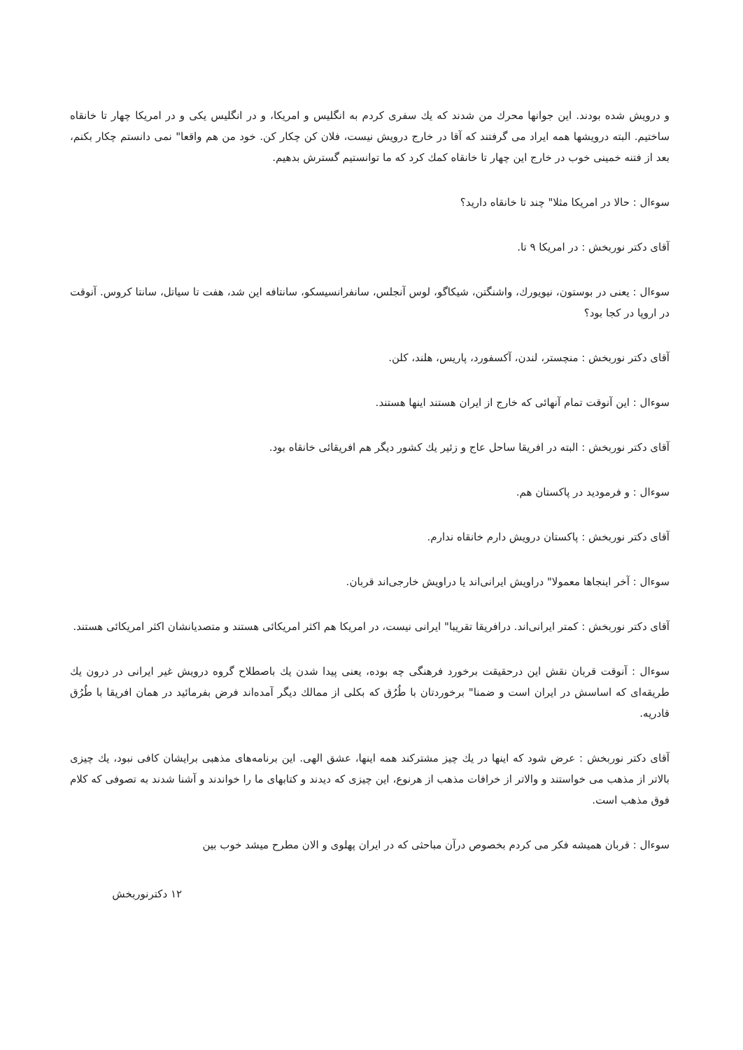و درویش شده بودند. این جوانها محرك من شدند که یك سفری کردم به انگلیس و امریکا، و در انگلیس یکی و در امریکا چهار تا خانقاه ساختیم. البته درویشها همه ایراد می گرفتند که آقا در خارج درویش نیست، فلان کن چکار کن. خود من هم واقعا" نمی دانستم چکار بکنم، بعد از فتنه خمینی خوب در خارج این چهار تا خانقاه کمك کرد که ما توانستیم گسترش بدهیم.
سوءال : حالا در امریکا مثلا" چند تا خانقاه دارید؟
آقای دکتر نوربخش : در امریکا ۹ تا.
سوءال : یعنی در بوستون، نیویورك، واشنگتن، شیکاگو، لوس آنجلس، سانفرانسیسکو، سانتافه این شد، هفت تا سیاتل، سانتا کروس. آنوقت در اروپا در کجا بود؟
آقای دکتر نوربخش : منچستر، لندن، آکسفورد، پاریس، هلند، کلن.
سوءال : این آنوقت تمام آنهائی که خارج از ایران هستند اینها هستند.
آقای دکتر نوربخش : البته در افریقا ساحل عاج و زئیر یك کشور دیگر هم افریقائی خانقاه بود.
سوءال : و فرمودید در پاکستان هم.
آقای دکتر نوربخش : پاکستان درویش دارم خانقاه ندارم.
سوءال : آخر اینجاها معمولا" دراویش ایرانی‌اند یا دراویش خارجی‌اند قربان.
آقای دکتر نوربخش : کمتر ایرانی‌اند. درافریقا تقریبا" ایرانی نیست، در امریکا هم اکثر امریکائی هستند و متصدیانشان اکثر امریکائی هستند.
سوءال : آنوقت قربان نقش این درحقیقت برخورد فرهنگی چه بوده، یعنی پیدا شدن یك باصطلاح گروه درویش غیر ایرانی در درون یك طریقه‌ای که اساسش در ایران است و ضمنا" برخوردتان با طُرُق که بکلی از ممالك دیگر آمده‌اند فرض بفرمائید در همان افریقا با طُرُق قادریه.
آقای دکتر نوربخش : عرض شود که اینها در یك چیز مشترکند همه اینها، عشق الهی. این برنامه‌های مذهبی برایشان کافی نبود، یك چیزی بالاتر از مذهب می خواستند و والاتر از خرافات مذهب از هرنوع، این چیزی که دیدند و کتابهای ما را خواندند و آشنا شدند به تصوفی که کلام فوق مذهب است.
سوءال : قربان همیشه فکر می کردم بخصوص درآن مباحثی که در ایران پهلوی و الان مطرح میشد خوب بین
۱۲ دکترنوربخش